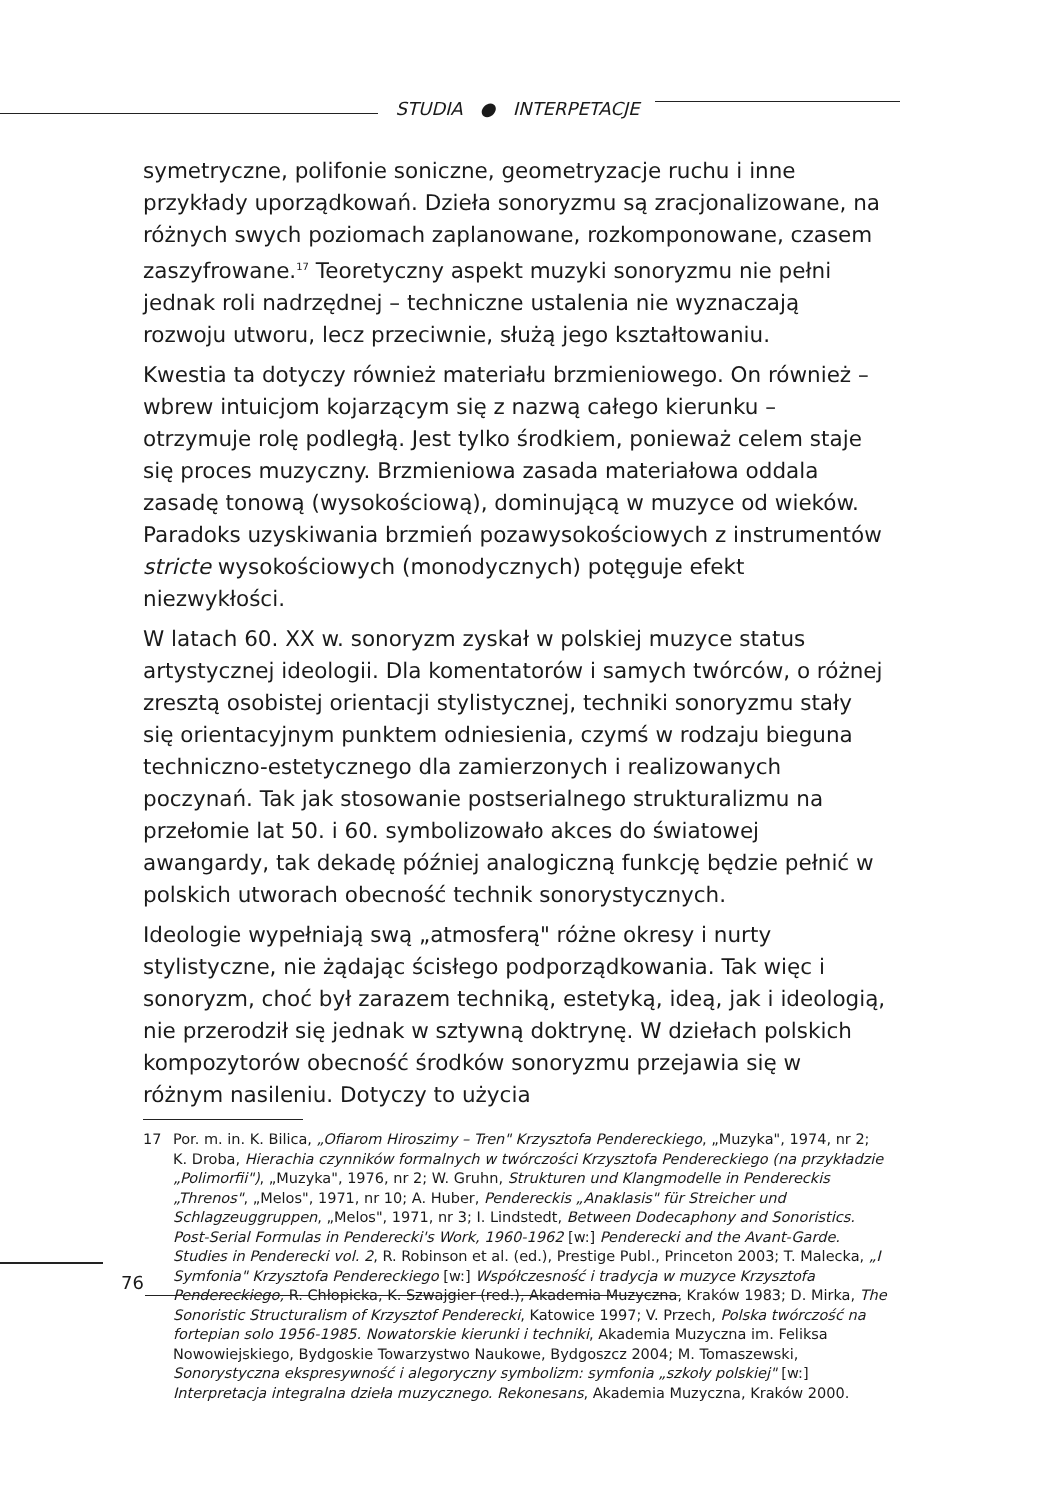STUDIA ● INTERPETACJE
symetryczne, polifonie soniczne, geometryzacje ruchu i inne przykłady uporządkowań. Dzieła sonoryzmu są zracjonalizowane, na różnych swych poziomach zaplanowane, rozkomponowane, czasem zaszyfrowane.<sup>17</sup> Teoretyczny aspekt muzyki sonoryzmu nie pełni jednak roli nadrzędnej – techniczne ustalenia nie wyznaczają rozwoju utworu, lecz przeciwnie, służą jego kształtowaniu.
Kwestia ta dotyczy również materiału brzmieniowego. On również – wbrew intuicjom kojarzącym się z nazwą całego kierunku – otrzymuje rolę podległą. Jest tylko środkiem, ponieważ celem staje się proces muzyczny. Brzmieniowa zasada materiałowa oddala zasadę tonową (wysokościową), dominującą w muzyce od wieków. Paradoks uzyskiwania brzmień pozawysokościowych z instrumentów stricte wysokościowych (monodycznych) potęguje efekt niezwykłości.
W latach 60. XX w. sonoryzm zyskał w polskiej muzyce status artystycznej ideologii. Dla komentatorów i samych twórców, o różnej zresztą osobistej orientacji stylistycznej, techniki sonoryzmu stały się orientacyjnym punktem odniesienia, czymś w rodzaju bieguna techniczno-estetycznego dla zamierzonych i realizowanych poczynań. Tak jak stosowanie postserialnego strukturalizmu na przełomie lat 50. i 60. symbolizowało akces do światowej awangardy, tak dekadę później analogiczną funkcję będzie pełnić w polskich utworach obecność technik sonorystycznych.
Ideologie wypełniają swą „atmosferą" różne okresy i nurty stylistyczne, nie żądając ścisłego podporządkowania. Tak więc i sonoryzm, choć był zarazem techniką, estetyką, ideą, jak i ideologią, nie przerodził się jednak w sztywną doktrynę. W dziełach polskich kompozytorów obecność środków sonoryzmu przejawia się w różnym nasileniu. Dotyczy to użycia
17 Por. m. in. K. Bilica, „Ofiarom Hiroszimy – Tren" Krzysztofa Pendereckiego, „Muzyka", 1974, nr 2; K. Droba, Hierachia czynników formalnych w twórczości Krzysztofa Pendereckiego (na przykładzie „Polimorfii"), „Muzyka", 1976, nr 2; W. Gruhn, Strukturen und Klangmodelle in Pendereckis „Threnos", „Melos", 1971, nr 10; A. Huber, Pendereckis „Anaklasis" für Streicher und Schlagzeuggruppen, „Melos", 1971, nr 3; I. Lindstedt, Between Dodecaphony and Sonoristics. Post-Serial Formulas in Penderecki's Work, 1960-1962 [w:] Penderecki and the Avant-Garde. Studies in Penderecki vol. 2, R. Robinson et al. (ed.), Prestige Publ., Princeton 2003; T. Malecka, „I Symfonia" Krzysztofa Pendereckiego [w:] Współczesność i tradycja w muzyce Krzysztofa Pendereckiego, R. Chłopicka, K. Szwajgier (red.), Akademia Muzyczna, Kraków 1983; D. Mirka, The Sonoristic Structuralism of Krzysztof Penderecki, Katowice 1997; V. Przech, Polska twórczość na fortepian solo 1956-1985. Nowatorskie kierunki i techniki, Akademia Muzyczna im. Feliksa Nowowiejskiego, Bydgoskie Towarzystwo Naukowe, Bydgoszcz 2004; M. Tomaszewski, Sonorystyczna ekspresywność i alegoryczny symbolizm: symfonia „szkoły polskiej" [w:] Interpretacja integralna dzieła muzycznego. Rekonesans, Akademia Muzyczna, Kraków 2000.
76